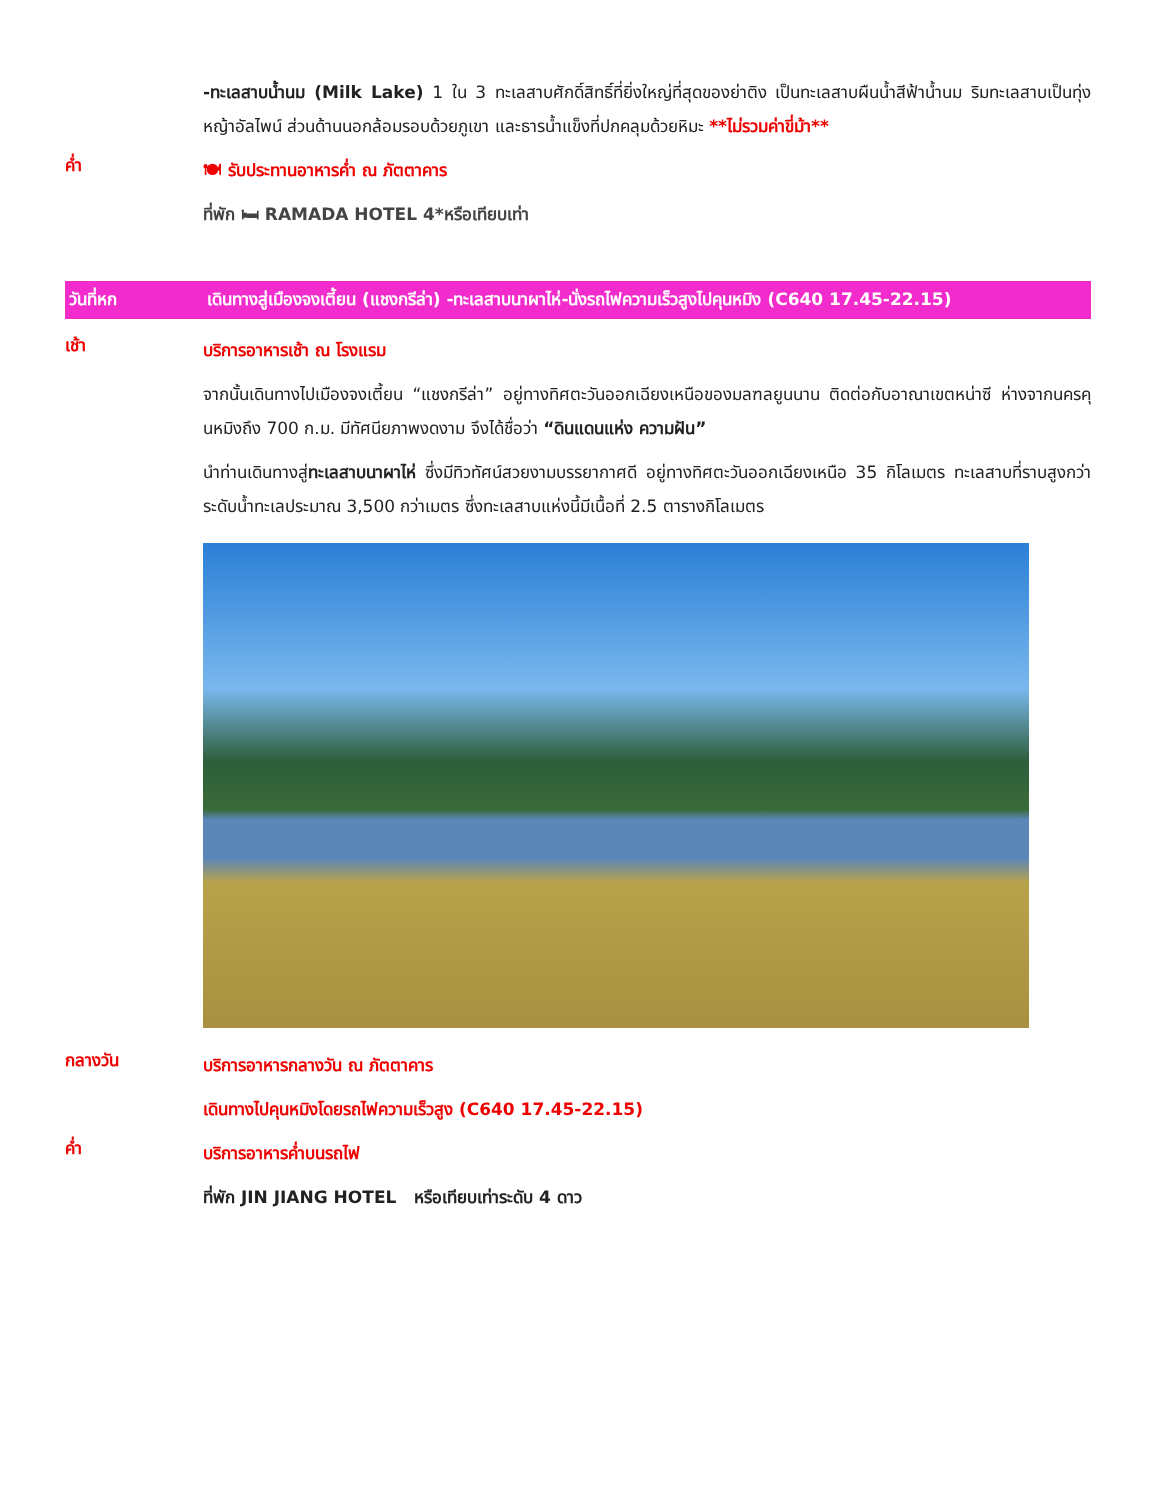-ทะเลสาบน้ำนม (Milk Lake) 1 ใน 3 ทะเลสาบศักดิ์สิทธิ์ที่ยิ่งใหญ่ที่สุดของย่าติง เป็นทะเลสาบผืนน้ำสีฟ้าน้ำนม ริมทะเลสาบเป็นทุ่งหญ้าอัลไพน์ ส่วนด้านนอกล้อมรอบด้วยภูเขา และธารน้ำแข็งที่ปกคลุมด้วยหิมะ **ไม่รวมค่าขี่ม้า**
ค่ำ
🍽 รับประทานอาหารค่ำ ณ ภัตตาคาร
ที่พัก 🛏 RAMADA HOTEL 4*หรือเทียบเท่า
วันที่หก เดินทางสู่เมืองจงเตี้ยน (แชงกรีล่า) -ทะเลสาบนาผาไห่-นั่งรถไฟความเร็วสูงไปคุนหมิง (C640 17.45-22.15)
เช้า
บริการอาหารเช้า ณ โรงแรม
จากนั้นเดินทางไปเมืองจงเตี้ยน “แชงกรีล่า” อยู่ทางทิศตะวันออกเฉียงเหนือของมลฑลยูนนาน ติดต่อกับอาณาเขตหน่าซี ห่างจากนครคุนหมิงถึง 700 ก.ม. มีทัศนียภาพงดงาม จึงได้ชื่อว่า “ดินแดนแห่ง ความฝัน”
นำท่านเดินทางสู่ทะเลสาบนาผาไห่ ซึ่งมีทิวทัศน์สวยงามบรรยากาศดี อยู่ทางทิศตะวันออกเฉียงเหนือ 35 กิโลเมตร ทะเลสาบที่ราบสูงกว่าระดับน้ำทะเลประมาณ 3,500 กว่าเมตร ซึ่งทะเลสาบแห่งนี้มีเนื้อที่ 2.5 ตารางกิโลเมตร
กลางวัน
บริการอาหารกลางวัน ณ ภัตตาคาร
เดินทางไปคุนหมิงโดยรถไฟความเร็วสูง (C640 17.45-22.15)
ค่ำ
บริการอาหารค่ำบนรถไฟ
ที่พัก JIN JIANG HOTEL หรือเทียบเท่าระดับ 4 ดาว